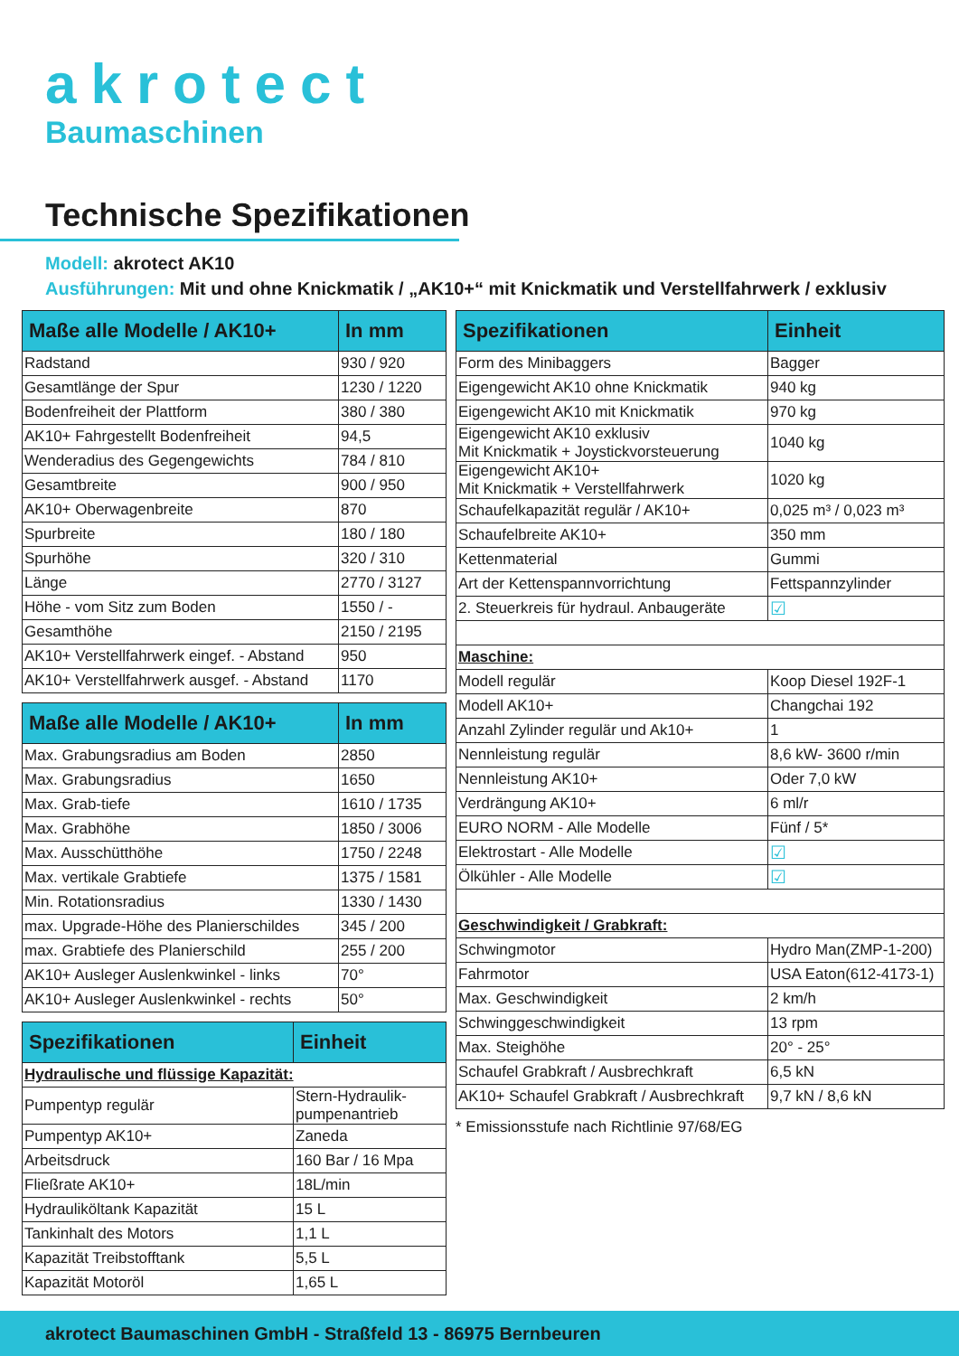akrotect
Baumaschinen
Technische Spezifikationen
Modell: akrotect AK10
Ausführungen: Mit und ohne Knickmatik / „AK10+“ mit Knickmatik und Verstellfahrwerk / exklusiv
| Maße alle Modelle / AK10+ | In mm |
| --- | --- |
| Radstand | 930 / 920 |
| Gesamtlänge der Spur | 1230 / 1220 |
| Bodenfreiheit der Plattform | 380 / 380 |
| AK10+ Fahrgestellt Bodenfreiheit | 94,5 |
| Wenderadius des Gegengewichts | 784 / 810 |
| Gesamtbreite | 900 / 950 |
| AK10+ Oberwagenbreite | 870 |
| Spurbreite | 180 / 180 |
| Spurhöhe | 320 / 310 |
| Länge | 2770 / 3127 |
| Höhe - vom Sitz zum Boden | 1550 / - |
| Gesamthöhe | 2150 / 2195 |
| AK10+ Verstellfahrwerk eingef. - Abstand | 950 |
| AK10+ Verstellfahrwerk ausgef. - Abstand | 1170 |
| Maße alle Modelle / AK10+ | In mm |
| --- | --- |
| Max. Grabungsradius am Boden | 2850 |
| Max. Grabungsradius | 1650 |
| Max. Grab-tiefe | 1610 / 1735 |
| Max. Grabhöhe | 1850 / 3006 |
| Max. Ausschütthöhe | 1750 / 2248 |
| Max. vertikale Grabtiefe | 1375 / 1581 |
| Min. Rotationsradius | 1330 / 1430 |
| max. Upgrade-Höhe des Planierschildes | 345 / 200 |
| max. Grabtiefe des Planierschild | 255 / 200 |
| AK10+ Ausleger Auslenkwinkel - links | 70° |
| AK10+ Ausleger Auslenkwinkel - rechts | 50° |
| Spezifikationen | Einheit |
| --- | --- |
| Hydraulische und flüssige Kapazität: | |
| Pumpentyp regulär | Stern-Hydraulik- pumpenantrieb |
| Pumpentyp AK10+ | Zaneda |
| Arbeitsdruck | 160 Bar / 16 Mpa |
| Fließrate AK10+ | 18L/min |
| Hydrauliköltank Kapazität | 15 L |
| Tankinhalt des Motors | 1,1 L |
| Kapazität Treibstofftank | 5,5 L |
| Kapazität Motoröl | 1,65 L |
| Spezifikationen | Einheit |
| --- | --- |
| Form des Minibaggers | Bagger |
| Eigengewicht AK10 ohne Knickmatik | 940 kg |
| Eigengewicht AK10 mit Knickmatik | 970 kg |
| Eigengewicht AK10 exklusiv Mit Knickmatik + Joystickvorsteuerung | 1040 kg |
| Eigengewicht AK10+ Mit Knickmatik + Verstellfahrwerk | 1020 kg |
| Schaufelkapazität regulär / AK10+ | 0,025 m³ / 0,023 m³ |
| Schaufelbreite AK10+ | 350 mm |
| Kettenmaterial | Gummi |
| Art der Kettenspannvorrichtung | Fettspannzylinder |
| 2. Steuerkreis für hydraul. Anbaugeräte | ☑ |
| Maschine: | |
| Modell regulär | Koop Diesel 192F-1 |
| Modell AK10+ | Changchai 192 |
| Anzahl Zylinder regulär und Ak10+ | 1 |
| Nennleistung regulär | 8,6 kW- 3600 r/min |
| Nennleistung AK10+ | Oder 7,0 kW |
| Verdrängung AK10+ | 6 ml/r |
| EURO NORM - Alle Modelle | Fünf / 5* |
| Elektrostart - Alle Modelle | ☑ |
| Ölkühler - Alle Modelle | ☑ |
| Geschwindigkeit / Grabkraft: | |
| Schwingmotor | Hydro Man(ZMP-1-200) |
| Fahrmotor | USA Eaton(612-4173-1) |
| Max. Geschwindigkeit | 2 km/h |
| Schwinggeschwindigkeit | 13 rpm |
| Max. Steighöhe | 20° - 25° |
| Schaufel Grabkraft / Ausbrechkraft | 6,5 kN |
| AK10+ Schaufel Grabkraft / Ausbrechkraft | 9,7 kN / 8,6 kN |
* Emissionsstufe nach Richtlinie 97/68/EG
akrotect Baumaschinen GmbH - Straßfeld 13 - 86975 Bernbeuren